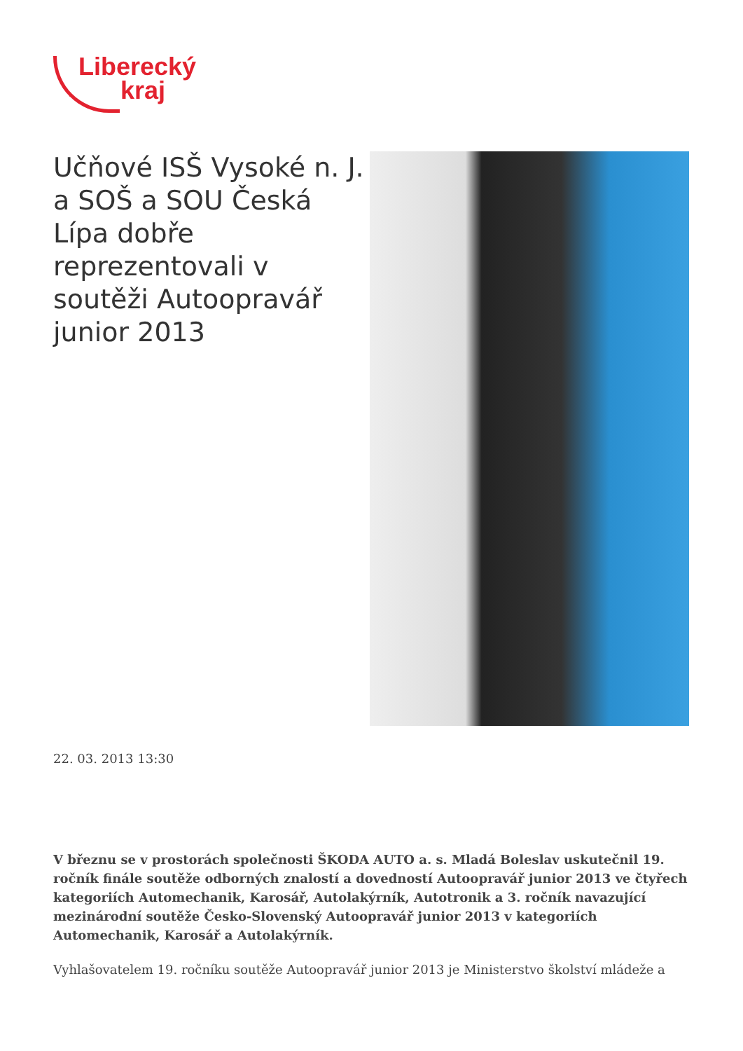Liberecký
kraj
Učňové ISŠ Vysoké n. J. a SOŠ a SOU Česká Lípa dobře reprezentovali v soutěži Autoopravář junior 2013
22. 03. 2013 13:30
V březnu se v prostorách společnosti ŠKODA AUTO a. s. Mladá Boleslav uskutečnil 19. ročník finále soutěže odborných znalostí a dovedností Autoopravář junior 2013 ve čtyřech kategoriích Automechanik, Karosář, Autolakýrník, Autotronik a 3. ročník navazující mezinárodní soutěže Česko-Slovenský Autoopravář junior 2013 v kategoriích Automechanik, Karosář a Autolakýrník.
Vyhlašovatelem 19. ročníku soutěže Autoopravář junior 2013 je Ministerstvo školství mládeže a